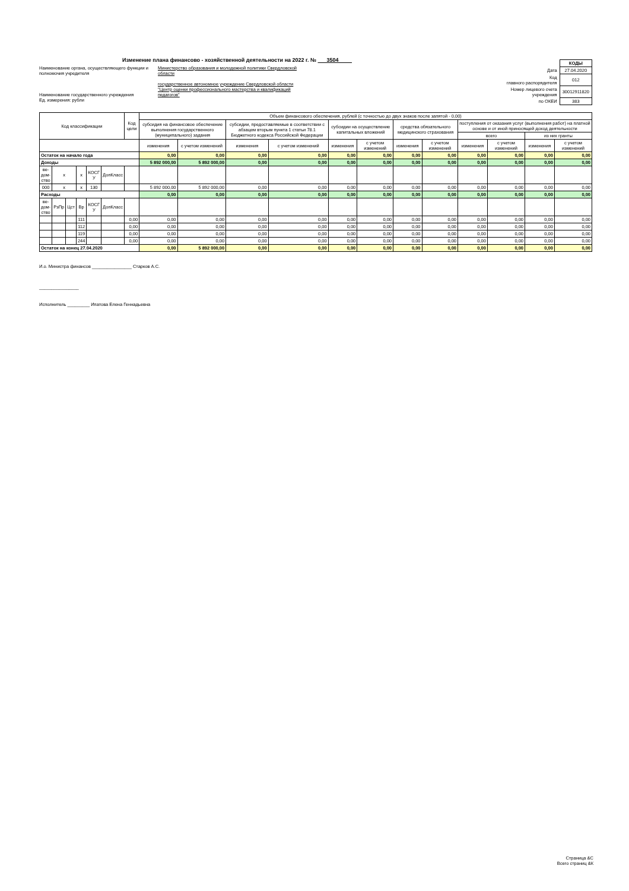Изменение плана финансово - хозяйственной деятельности на 2022 г. № 3504
Наименование органа, осуществляющего функции и полномочия учредителя
Наименование государственного учреждения
Ед. измерения: рубли
Министерство образования и молодежной политики Свердловской области
государственное автономное учреждение Свердловской области "Центр оценки профессионального мастерства и квалификаций педагогов"
| | КОДЫ |
| Дата | 27.04.2020 |
| Код главного распорядителя | 012 |
| Номер лицевого счета учреждения | 30012911820 |
| по ОКЕИ | 383 |
| Код классификации | | | | | | Код цели | Объем финансового обеспечения, рублей (с точностью до двух знаков после запятой - 0,00) | | | | | | | | | | | |
| --- | --- | --- | --- | --- | --- | --- | --- | --- | --- | --- | --- | --- | --- | --- | --- | --- | --- | --- |
| | | | | | | | субсидия на финансовое обеспечение выполнения государственного (муниципального) задания | | субсидии, предоставляемые в соответствии с абзацем вторым пункта 1 статьи 78.1 Бюджетного кодекса Российской Федерации | | субсидии на осуществление капитальных вложений | | средства обязательного медицинского страхования | | поступления от оказания услуг (выполнения работ) на платной основе и от иной приносящей доход деятельности | | | |
| | | | | | | | | | | | | | | | всего | | из них гранты | |
| | | | | | | | изменения | с учетом изменений | изменения | с учетом изменений | изменения | с учетом изменений | изменения | с учетом изменений | изменения | с учетом изменений | изменения | с учетом изменений |
| Остаток на начало года | | | | | | | 0,00 | 0,00 | 0,00 | 0,00 | 0,00 | 0,00 | 0,00 | 0,00 | 0,00 | 0,00 | 0,00 | 0,00 |
| Доходы | | | | | | | 5 892 000,00 | 5 892 000,00 | 0,00 | 0,00 | 0,00 | 0,00 | 0,00 | 0,00 | 0,00 | 0,00 | 0,00 | 0,00 |
| ве- дом- ство | x | | x | КОСГ У | ДопКласс | | | | | | | | | | | | | |
| 000 | x | | x | 130 | | | 5 892 000,00 | 5 892 000,00 | 0,00 | 0,00 | 0,00 | 0,00 | 0,00 | 0,00 | 0,00 | 0,00 | 0,00 | 0,00 |
| Расходы | | | | | | | 0,00 | 0,00 | 0,00 | 0,00 | 0,00 | 0,00 | 0,00 | 0,00 | 0,00 | 0,00 | 0,00 | 0,00 |
| ве- дом- ство | РзПр | Цст | Вр | КОСГ У | ДопКласс | | | | | | | | | | | | | |
| | | | 111 | | | 0,00 | 0,00 | 0,00 | 0,00 | 0,00 | 0,00 | 0,00 | 0,00 | 0,00 | 0,00 | 0,00 | 0,00 | 0,00 |
| | | | 112 | | | 0,00 | 0,00 | 0,00 | 0,00 | 0,00 | 0,00 | 0,00 | 0,00 | 0,00 | 0,00 | 0,00 | 0,00 | 0,00 |
| | | | 119 | | | 0,00 | 0,00 | 0,00 | 0,00 | 0,00 | 0,00 | 0,00 | 0,00 | 0,00 | 0,00 | 0,00 | 0,00 | 0,00 |
| | | | 244 | | | 0,00 | 0,00 | 0,00 | 0,00 | 0,00 | 0,00 | 0,00 | 0,00 | 0,00 | 0,00 | 0,00 | 0,00 | 0,00 |
| Остаток на конец 27.04.2020 | | | | | | | 0,00 | 5 892 000,00 | 0,00 | 0,00 | 0,00 | 0,00 | 0,00 | 0,00 | 0,00 | 0,00 | 0,00 | 0,00 |
И.о. Министра финансов ________________ Старков А.С.
________________
Исполнитель _________ Ипатова Елена Геннадьевна
Страница &С
Всего страниц &К